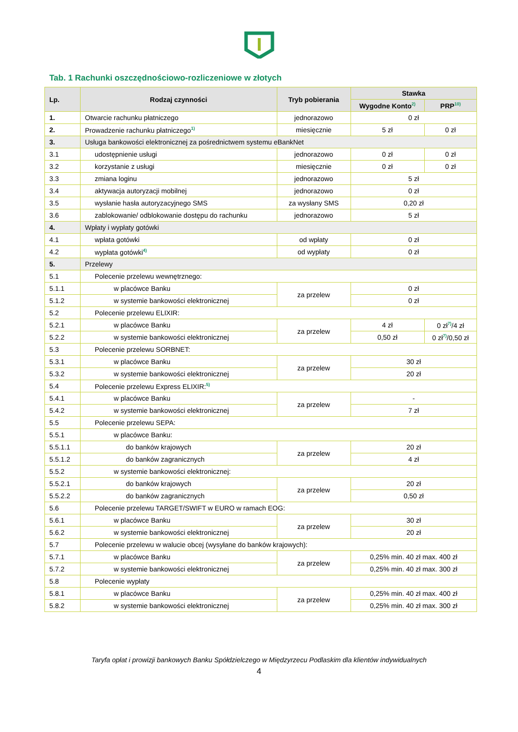Tab. 1 Rachunki oszczędnościowo-rozliczeniowe w złotych
| Lp. | Rodzaj czynności | Tryb pobierania | Stawka | |
| --- | --- | --- | --- | --- |
| | | | Wygodne Konto<sup>2)</sup> | PRP<sup>10)</sup> |
| 1. | Otwarcie rachunku płatniczego | jednorazowo | 0 zł | |
| 2. | Prowadzenie rachunku płatniczego<sup>1)</sup> | miesięcznie | 5 zł | 0 zł |
| 3. | Usługa bankowości elektronicznej za pośrednictwem systemu eBankNet | | | |
| 3.1 | udostępnienie usługi | jednorazowo | 0 zł | 0 zł |
| 3.2 | korzystanie z usługi | miesięcznie | 0 zł | 0 zł |
| 3.3 | zmiana loginu | jednorazowo | 5 zł | |
| 3.4 | aktywacja autoryzacji mobilnej | jednorazowo | 0 zł | |
| 3.5 | wysłanie hasła autoryzacyjnego SMS | za wysłany SMS | 0,20 zł | |
| 3.6 | zablokowanie/ odblokowanie dostępu do rachunku | jednorazowo | 5 zł | |
| 4. | Wpłaty i wypłaty gotówki | | | |
| 4.1 | wpłata gotówki | od wpłaty | 0 zł | |
| 4.2 | wypłata gotówki<sup>4)</sup> | od wypłaty | 0 zł | |
| 5. | Przelewy | | | |
| 5.1 | Polecenie przelewu wewnętrznego: | | | |
| 5.1.1 | w placówce Banku | za przelew | 0 zł | |
| 5.1.2 | w systemie bankowości elektronicznej | | 0 zł | |
| 5.2 | Polecenie przelewu ELIXIR: | | | |
| 5.2.1 | w placówce Banku | za przelew | 4 zł | 0 zł<sup>7)</sup>/4 zł |
| 5.2.2 | w systemie bankowości elektronicznej | | 0,50 zł | 0 zł<sup>7)</sup>/0,50 zł |
| 5.3 | Polecenie przelewu SORBNET: | | | |
| 5.3.1 | w placówce Banku | za przelew | 30 zł | |
| 5.3.2 | w systemie bankowości elektronicznej | | 20 zł | |
| 5.4 | Polecenie przelewu Express ELIXIR:<sup>5)</sup> | | | |
| 5.4.1 | w placówce Banku | za przelew | - | |
| 5.4.2 | w systemie bankowości elektronicznej | | 7 zł | |
| 5.5 | Polecenie przelewu SEPA: | | | |
| 5.5.1 | w placówce Banku: | | | |
| 5.5.1.1 | do banków krajowych | za przelew | 20 zł | |
| 5.5.1.2 | do banków zagranicznych | | 4 zł | |
| 5.5.2 | w systemie bankowości elektronicznej: | | | |
| 5.5.2.1 | do banków krajowych | za przelew | 20 zł | |
| 5.5.2.2 | do banków zagranicznych | | 0,50 zł | |
| 5.6 | Polecenie przelewu TARGET/SWIFT w EURO w ramach EOG: | | | |
| 5.6.1 | w placówce Banku | za przelew | 30 zł | |
| 5.6.2 | w systemie bankowości elektronicznej | | 20 zł | |
| 5.7 | Polecenie przelewu w walucie obcej (wysyłane do banków krajowych): | | | |
| 5.7.1 | w placówce Banku | za przelew | 0,25% min. 40 zł max. 400 zł | |
| 5.7.2 | w systemie bankowości elektronicznej | | 0,25% min. 40 zł max. 300 zł | |
| 5.8 | Polecenie wypłaty | | | |
| 5.8.1 | w placówce Banku | za przelew | 0,25% min. 40 zł max. 400 zł | |
| 5.8.2 | w systemie bankowości elektronicznej | | 0,25% min. 40 zł max. 300 zł | |
Taryfa opłat i prowizji bankowych Banku Spółdzielczego w Międzyrzecu Podlaskim dla klientów indywidualnych
4